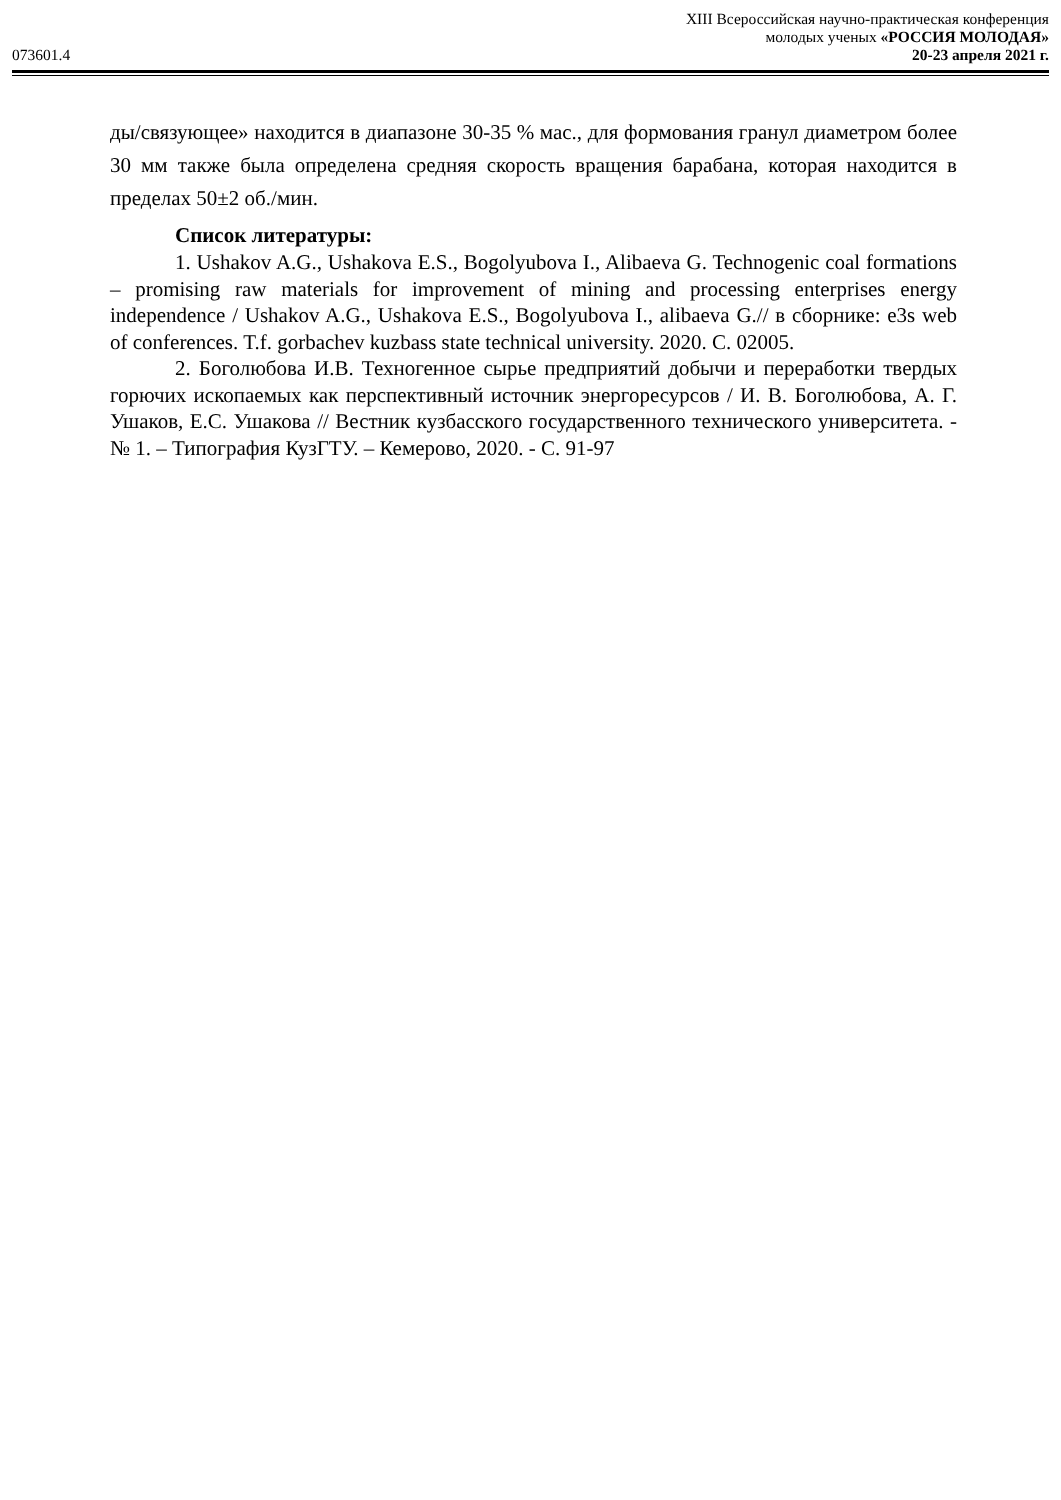XIII Всероссийская научно-практическая конференция
молодых ученых «РОССИЯ МОЛОДАЯ»
073601.4 20-23 апреля 2021 г.
ды/связующее» находится в диапазоне 30-35 % мас., для формования гранул диаметром более 30 мм также была определена средняя скорость вращения барабана, которая находится в пределах 50±2 об./мин.
Список литературы:
1. Ushakov A.G., Ushakova E.S., Bogolyubova I., Alibaeva G. Technogenic coal formations – promising raw materials for improvement of mining and processing enterprises energy independence / Ushakov A.G., Ushakova E.S., Bogolyubova I., alibaeva G.// в сборнике: e3s web of conferences. T.f. gorbachev kuzbass state technical university. 2020. С. 02005.
2. Боголюбова И.В. Техногенное сырье предприятий добычи и переработки твердых горючих ископаемых как перспективный источник энергоресурсов / И. В. Боголюбова, А. Г. Ушаков, Е.С. Ушакова // Вестник кузбасского государственного технического университета. - № 1. – Типография КузГТУ. – Кемерово, 2020. - С. 91-97